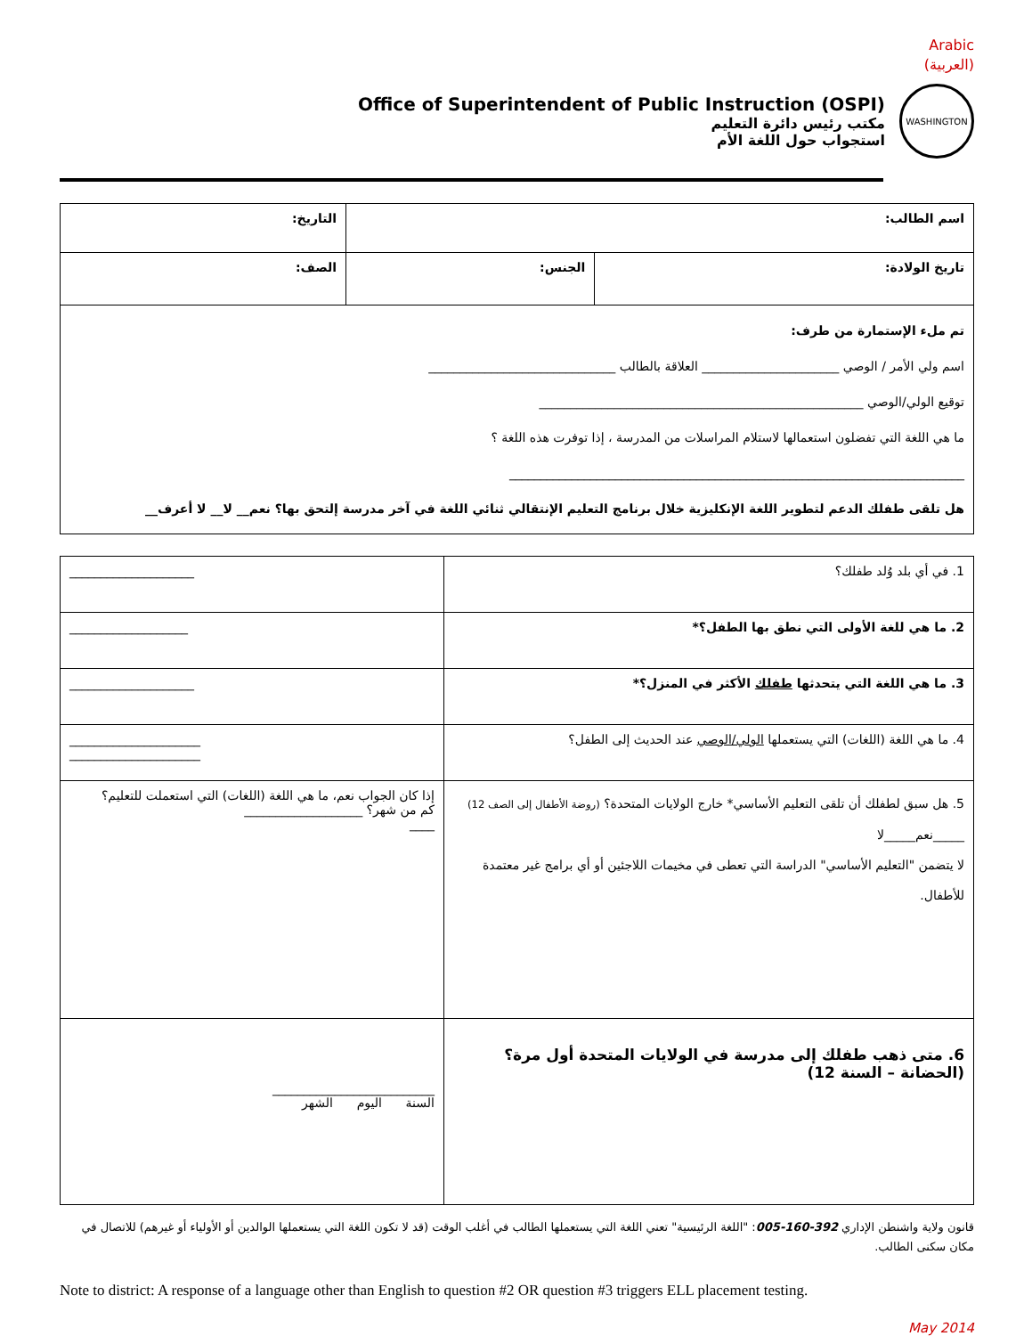Arabic
(العربية)
Office of Superintendent of Public Instruction (OSPI)
مكتب رئيس دائرة التعليم
استجواب حول اللغة الأم
WASHINGTON
| اسم الطالب: | | التاريخ: |
| تاريخ الولادة: | الجنس: | الصف: |
| تم ملء الإستمارة من طرف: اسم ولي الأمر / الوصي ______________________ العلاقة بالطالب ______________________________ توقيع الولي/الوصي ____________________________________________________ ما هي اللغة التي تفضلون استعمالها لاستلام المراسلات من المدرسة ، إذا توفرت هذه اللغة ؟ _________________________________________________________________________ هل تلقى طفلك الدعم لتطوير اللغة الإنكليزية خلال برنامج التعليم الإنتقالي ثنائي اللغة في آخر مدرسة إلتحق بها؟ نعم__ لا__ لا أعرف__ | | |
| 1. في أي بلد وُلد طفلك؟ | ____________________ |
| 2. ما هي للغة الأولى التي نطق بها الطفل؟* | ___________________ |
| 3. ما هي اللغة التي يتحدثها طفلك الأكثر في المنزل؟* | ____________________ |
| 4. ما هي اللغة (اللغات) التي يستعملها الولي/الوصي عند الحديث إلى الطفل؟ | _____________________ _____________________ |
| 5. هل سبق لطفلك أن تلقى التعليم الأساسي* خارج الولايات المتحدة؟ (روضة الأطفال إلى الصف 12) _____نعم_____لا لا يتضمن "التعليم الأساسي" الدراسة التي تعطى في مخيمات اللاجئين أو أي برامج غير معتمدة للأطفال. | إذا كان الجواب نعم، ما هي اللغة (اللغات) التي استعملت للتعليم؟ كم من شهر؟ ___________________ ____ |
| 6. متى ذهب طفلك إلى مدرسة في الولايات المتحدة أول مرة؟ (الحضانة – السنة 12) | __________________________ السنة اليوم الشهر |
قانون ولاية واشنطن الإداري 392-160-005: "اللغة الرئيسية" تعني اللغة التي يستعملها الطالب في أغلب الوقت (قد لا تكون اللغة التي يستعملها الوالدين أو الأولياء أو غيرهم) للاتصال في مكان سكنى الطالب.
Note to district: A response of a language other than English to question #2 OR question #3 triggers ELL placement testing.
May 2014